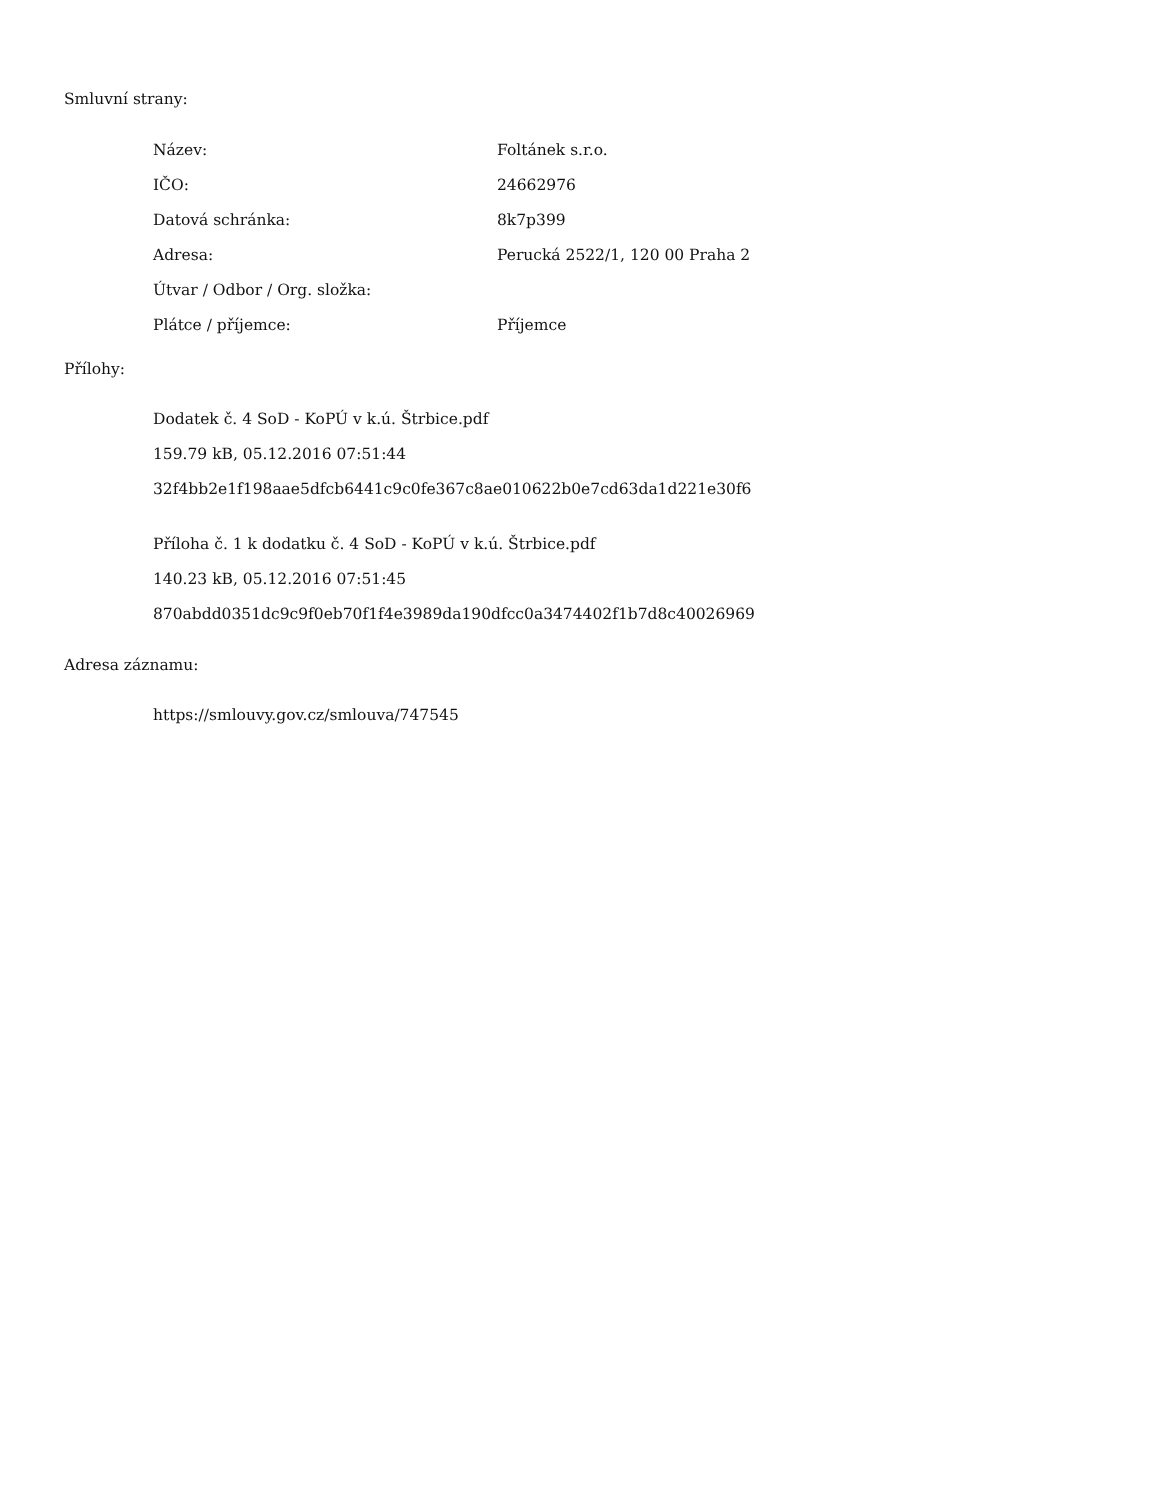Smluvní strany:
| Název: | Foltánek s.r.o. |
| IČO: | 24662976 |
| Datová schránka: | 8k7p399 |
| Adresa: | Perucká 2522/1, 120 00 Praha 2 |
| Útvar / Odbor / Org. složka: | |
| Plátce / příjemce: | Příjemce |
Přílohy:
Dodatek č. 4 SoD - KoPÚ v k.ú. Štrbice.pdf
159.79 kB, 05.12.2016 07:51:44
32f4bb2e1f198aae5dfcb6441c9c0fe367c8ae010622b0e7cd63da1d221e30f6
Příloha č. 1 k dodatku č. 4 SoD - KoPÚ v k.ú. Štrbice.pdf
140.23 kB, 05.12.2016 07:51:45
870abdd0351dc9c9f0eb70f1f4e3989da190dfcc0a3474402f1b7d8c40026969
Adresa záznamu:
https://smlouvy.gov.cz/smlouva/747545